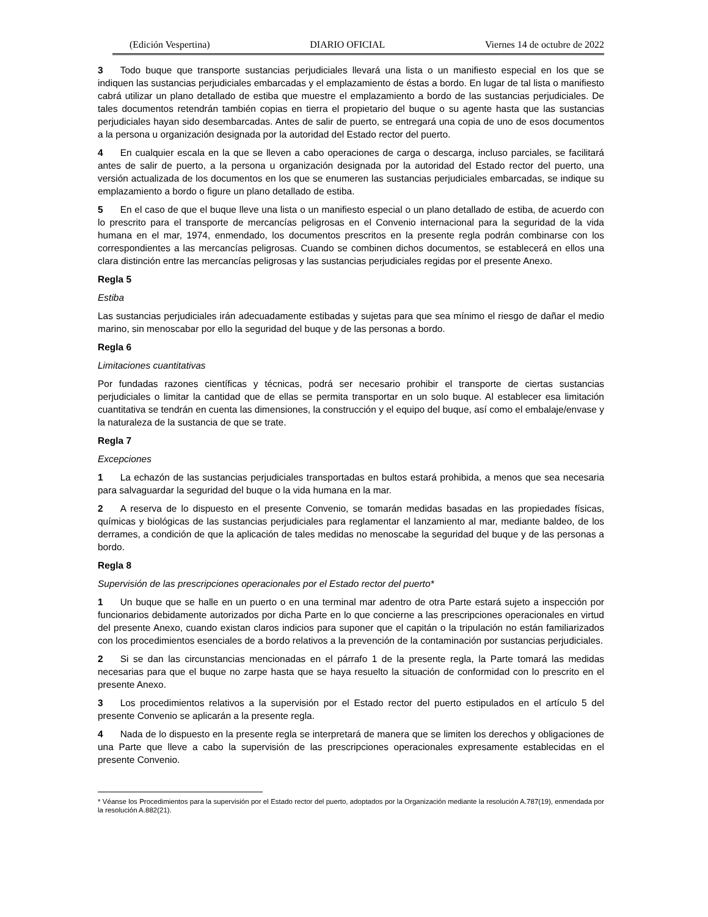(Edición Vespertina) DIARIO OFICIAL Viernes 14 de octubre de 2022
3 Todo buque que transporte sustancias perjudiciales llevará una lista o un manifiesto especial en los que se indiquen las sustancias perjudiciales embarcadas y el emplazamiento de éstas a bordo. En lugar de tal lista o manifiesto cabrá utilizar un plano detallado de estiba que muestre el emplazamiento a bordo de las sustancias perjudiciales. De tales documentos retendrán también copias en tierra el propietario del buque o su agente hasta que las sustancias perjudiciales hayan sido desembarcadas. Antes de salir de puerto, se entregará una copia de uno de esos documentos a la persona u organización designada por la autoridad del Estado rector del puerto.
4 En cualquier escala en la que se lleven a cabo operaciones de carga o descarga, incluso parciales, se facilitará antes de salir de puerto, a la persona u organización designada por la autoridad del Estado rector del puerto, una versión actualizada de los documentos en los que se enumeren las sustancias perjudiciales embarcadas, se indique su emplazamiento a bordo o figure un plano detallado de estiba.
5 En el caso de que el buque lleve una lista o un manifiesto especial o un plano detallado de estiba, de acuerdo con lo prescrito para el transporte de mercancías peligrosas en el Convenio internacional para la seguridad de la vida humana en el mar, 1974, enmendado, los documentos prescritos en la presente regla podrán combinarse con los correspondientes a las mercancías peligrosas. Cuando se combinen dichos documentos, se establecerá en ellos una clara distinción entre las mercancías peligrosas y las sustancias perjudiciales regidas por el presente Anexo.
Regla 5
Estiba
Las sustancias perjudiciales irán adecuadamente estibadas y sujetas para que sea mínimo el riesgo de dañar el medio marino, sin menoscabar por ello la seguridad del buque y de las personas a bordo.
Regla 6
Limitaciones cuantitativas
Por fundadas razones científicas y técnicas, podrá ser necesario prohibir el transporte de ciertas sustancias perjudiciales o limitar la cantidad que de ellas se permita transportar en un solo buque. Al establecer esa limitación cuantitativa se tendrán en cuenta las dimensiones, la construcción y el equipo del buque, así como el embalaje/envase y la naturaleza de la sustancia de que se trate.
Regla 7
Excepciones
1 La echazón de las sustancias perjudiciales transportadas en bultos estará prohibida, a menos que sea necesaria para salvaguardar la seguridad del buque o la vida humana en la mar.
2 A reserva de lo dispuesto en el presente Convenio, se tomarán medidas basadas en las propiedades físicas, químicas y biológicas de las sustancias perjudiciales para reglamentar el lanzamiento al mar, mediante baldeo, de los derrames, a condición de que la aplicación de tales medidas no menoscabe la seguridad del buque y de las personas a bordo.
Regla 8
Supervisión de las prescripciones operacionales por el Estado rector del puerto*
1 Un buque que se halle en un puerto o en una terminal mar adentro de otra Parte estará sujeto a inspección por funcionarios debidamente autorizados por dicha Parte en lo que concierne a las prescripciones operacionales en virtud del presente Anexo, cuando existan claros indicios para suponer que el capitán o la tripulación no están familiarizados con los procedimientos esenciales de a bordo relativos a la prevención de la contaminación por sustancias perjudiciales.
2 Si se dan las circunstancias mencionadas en el párrafo 1 de la presente regla, la Parte tomará las medidas necesarias para que el buque no zarpe hasta que se haya resuelto la situación de conformidad con lo prescrito en el presente Anexo.
3 Los procedimientos relativos a la supervisión por el Estado rector del puerto estipulados en el artículo 5 del presente Convenio se aplicarán a la presente regla.
4 Nada de lo dispuesto en la presente regla se interpretará de manera que se limiten los derechos y obligaciones de una Parte que lleve a cabo la supervisión de las prescripciones operacionales expresamente establecidas en el presente Convenio.
* Véanse los Procedimientos para la supervisión por el Estado rector del puerto, adoptados por la Organización mediante la resolución A.787(19), enmendada por la resolución A.882(21).